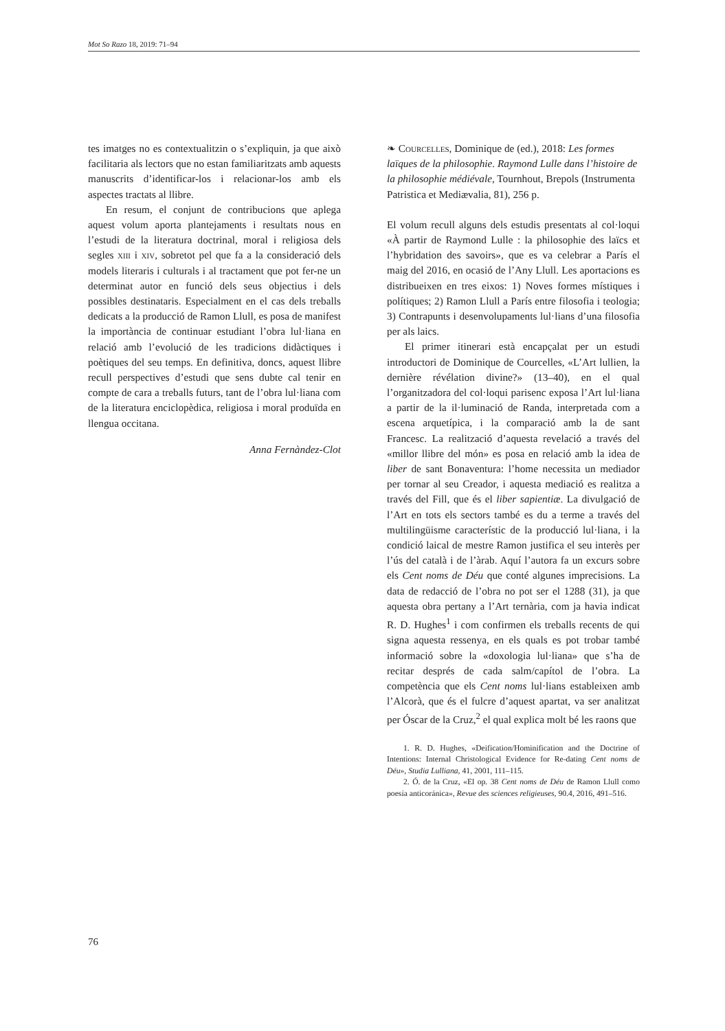Mot So Razo 18, 2019: 71–94
tes imatges no es contextualitzin o s’expliquin, ja que això facilitaria als lectors que no estan familiaritzats amb aquests manuscrits d’identificar-los i relacionar-los amb els aspectes tractats al llibre.
En resum, el conjunt de contribucions que aplega aquest volum aporta plantejaments i resultats nous en l’estudi de la literatura doctrinal, moral i religiosa dels segles xiii i xiv, sobretot pel que fa a la consideració dels models literaris i culturals i al tractament que pot fer-ne un determinat autor en funció dels seus objectius i dels possibles destinataris. Especialment en el cas dels treballs dedicats a la producció de Ramon Llull, es posa de manifest la importància de continuar estudiant l’obra lul·liana en relació amb l’evolució de les tradicions didàctiques i poètiques del seu temps. En definitiva, doncs, aquest llibre recull perspectives d’estudi que sens dubte cal tenir en compte de cara a treballs futurs, tant de l’obra lul·liana com de la literatura enciclopèdica, religiosa i moral produïda en llengua occitana.
Anna Fernàndez-Clot
❧ Courcelles, Dominique de (ed.), 2018: Les formes laïques de la philosophie. Raymond Lulle dans l’histoire de la philosophie médiévale, Tournhout, Brepols (Instrumenta Patristica et Mediævalia, 81), 256 p.
El volum recull alguns dels estudis presentats al col·loqui «À partir de Raymond Lulle : la philosophie des laïcs et l’hybridation des savoirs», que es va celebrar a París el maig del 2016, en ocasió de l’Any Llull. Les aportacions es distribueixen en tres eixos: 1) Noves formes místiques i polítiques; 2) Ramon Llull a París entre filosofia i teologia; 3) Contrapunts i desenvolupaments lul·lians d’una filosofia per als laics.
El primer itinerari està encapçalat per un estudi introductori de Dominique de Courcelles, «L’Art lullien, la dernière révélation divine?» (13–40), en el qual l’organitzadora del col·loqui parisenc exposa l’Art lul·liana a partir de la il·luminació de Randa, interpretada com a escena arquetípica, i la comparació amb la de sant Francesc. La realització d’aquesta revelació a través del «millor llibre del món» es posa en relació amb la idea de liber de sant Bonaventura: l’home necessita un mediador per tornar al seu Creador, i aquesta mediació es realitza a través del Fill, que és el liber sapientiæ. La divulgació de l’Art en tots els sectors també es du a terme a través del multilingüisme característic de la producció lul·liana, i la condició laical de mestre Ramon justifica el seu interès per l’ús del català i de l’àrab. Aquí l’autora fa un excurs sobre els Cent noms de Déu que conté algunes imprecisions. La data de redacció de l’obra no pot ser el 1288 (31), ja que aquesta obra pertany a l’Art ternària, com ja havia indicat R. D. Hughes<sup>1</sup> i com confirmen els treballs recents de qui signa aquesta ressenya, en els quals es pot trobar també informació sobre la «doxologia lul·liana» que s’ha de recitar després de cada salm/capítol de l’obra. La competència que els Cent noms lul·lians estableixen amb l’Alcorà, que és el fulcre d’aquest apartat, va ser analitzat per Óscar de la Cruz,<sup>2</sup> el qual explica molt bé les raons que
1. R. D. Hughes, «Deification/Hominification and the Doctrine of Intentions: Internal Christological Evidence for Re-dating Cent noms de Déu», Studia Lulliana, 41, 2001, 111–115.
2. Ó. de la Cruz, «El op. 38 Cent noms de Déu de Ramon Llull como poesía anticoránica», Revue des sciences religieuses, 90.4, 2016, 491–516.
76